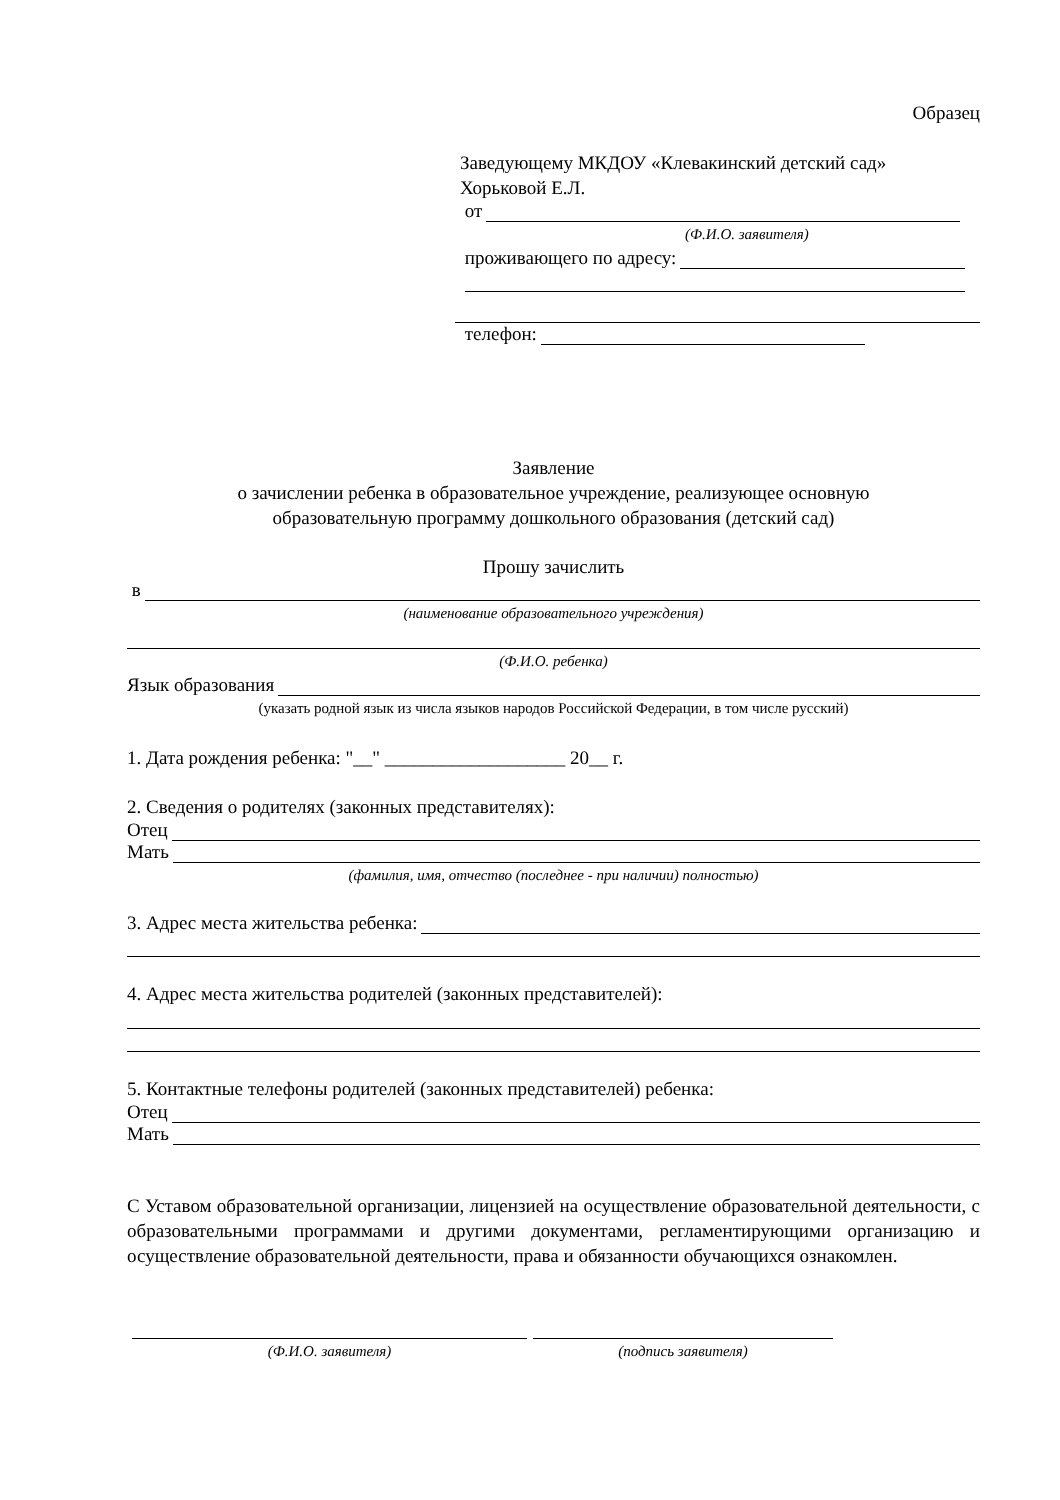Образец
Заведующему МКДОУ «Клевакинский детский сад»
Хорьковой Е.Л.
от
(Ф.И.О. заявителя)
проживающего по адресу:
телефон:
Заявление
о зачислении ребенка в образовательное учреждение, реализующее основную
образовательную программу дошкольного образования (детский сад)
Прошу зачислить
в
(наименование образовательного учреждения)
(Ф.И.О. ребенка)
Язык образования
(указать родной язык из числа языков народов Российской Федерации, в том числе русский)
1. Дата рождения ребенка: "__" ___________________ 20__ г.
2. Сведения о родителях (законных представителях):
Отец
Мать
(фамилия, имя, отчество (последнее - при наличии) полностью)
3. Адрес места жительства ребенка:
4. Адрес места жительства родителей (законных представителей):
5. Контактные телефоны родителей (законных представителей) ребенка:
Отец
Мать
С Уставом образовательной организации, лицензией на осуществление образовательной деятельности, с образовательными программами и другими документами, регламентирующими организацию и осуществление образовательной деятельности, права и обязанности обучающихся ознакомлен.
(Ф.И.О. заявителя) (подпись заявителя)